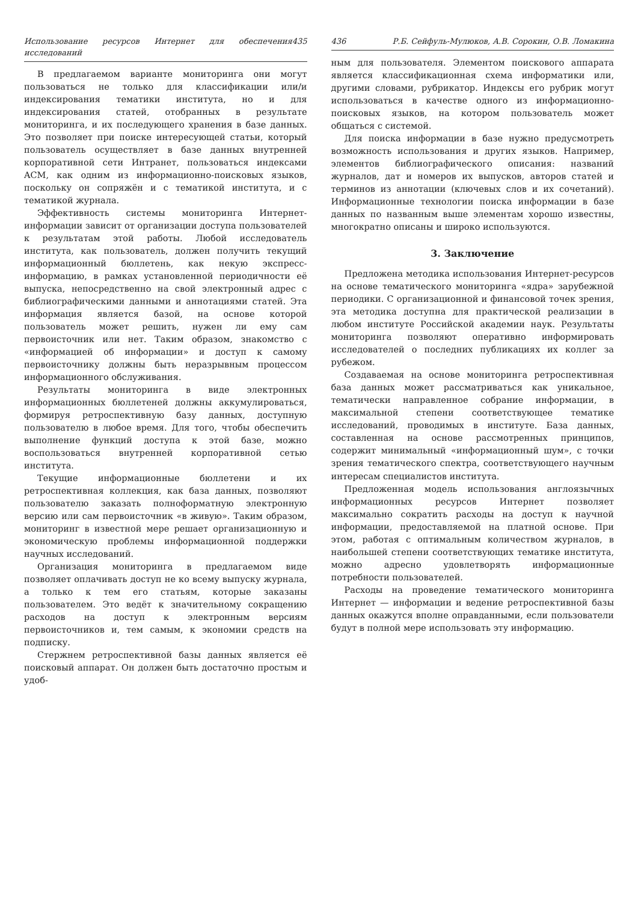Использование ресурсов Интернет для обеспечения исследований 435
В предлагаемом варианте мониторинга они могут пользоваться не только для классификации или/и индексирования тематики института, но и для индексирования статей, отобранных в результате мониторинга, и их последующего хранения в базе данных. Это позволяет при поиске интересующей статьи, который пользователь осуществляет в базе данных внутренней корпоративной сети Интранет, пользоваться индексами ACM, как одним из информационно-поисковых языков, поскольку он сопряжён и с тематикой института, и с тематикой журнала.
Эффективность системы мониторинга Интернет-информации зависит от организации доступа пользователей к результатам этой работы. Любой исследователь института, как пользователь, должен получить текущий информационный бюллетень, как некую экспресс-информацию, в рамках установленной периодичности её выпуска, непосредственно на свой электронный адрес с библиографическими данными и аннотациями статей. Эта информация является базой, на основе которой пользователь может решить, нужен ли ему сам первоисточник или нет. Таким образом, знакомство с «информацией об информации» и доступ к самому первоисточнику должны быть неразрывным процессом информационного обслуживания.
Результаты мониторинга в виде электронных информационных бюллетеней должны аккумулироваться, формируя ретроспективную базу данных, доступную пользователю в любое время. Для того, чтобы обеспечить выполнение функций доступа к этой базе, можно воспользоваться внутренней корпоративной сетью института.
Текущие информационные бюллетени и их ретроспективная коллекция, как база данных, позволяют пользователю заказать полноформатную электронную версию или сам первоисточник «в живую». Таким образом, мониторинг в известной мере решает организационную и экономическую проблемы информационной поддержки научных исследований.
Организация мониторинга в предлагаемом виде позволяет оплачивать доступ не ко всему выпуску журнала, а только к тем его статьям, которые заказаны пользователем. Это ведёт к значительному сокращению расходов на доступ к электронным версиям первоисточников и, тем самым, к экономии средств на подписку.
Стержнем ретроспективной базы данных является её поисковый аппарат. Он должен быть достаточно простым и удоб-
436 Р.Б. Сейфуль-Мулюков, А.В. Сорокин, О.В. Ломакина
ным для пользователя. Элементом поискового аппарата является классификационная схема информатики или, другими словами, рубрикатор. Индексы его рубрик могут использоваться в качестве одного из информационно-поисковых языков, на котором пользователь может общаться с системой.
Для поиска информации в базе нужно предусмотреть возможность использования и других языков. Например, элементов библиографического описания: названий журналов, дат и номеров их выпусков, авторов статей и терминов из аннотации (ключевых слов и их сочетаний). Информационные технологии поиска информации в базе данных по названным выше элементам хорошо известны, многократно описаны и широко используются.
3. Заключение
Предложена методика использования Интернет-ресурсов на основе тематического мониторинга «ядра» зарубежной периодики. С организационной и финансовой точек зрения, эта методика доступна для практической реализации в любом институте Российской академии наук. Результаты мониторинга позволяют оперативно информировать исследователей о последних публикациях их коллег за рубежом.
Создаваемая на основе мониторинга ретроспективная база данных может рассматриваться как уникальное, тематически направленное собрание информации, в максимальной степени соответствующее тематике исследований, проводимых в институте. База данных, составленная на основе рассмотренных принципов, содержит минимальный «информационный шум», с точки зрения тематического спектра, соответствующего научным интересам специалистов института.
Предложенная модель использования англоязычных информационных ресурсов Интернет позволяет максимально сократить расходы на доступ к научной информации, предоставляемой на платной основе. При этом, работая с оптимальным количеством журналов, в наибольшей степени соответствующих тематике института, можно адресно удовлетворять информационные потребности пользователей.
Расходы на проведение тематического мониторинга Интернет — информации и ведение ретроспективной базы данных окажутся вполне оправданными, если пользователи будут в полной мере использовать эту информацию.